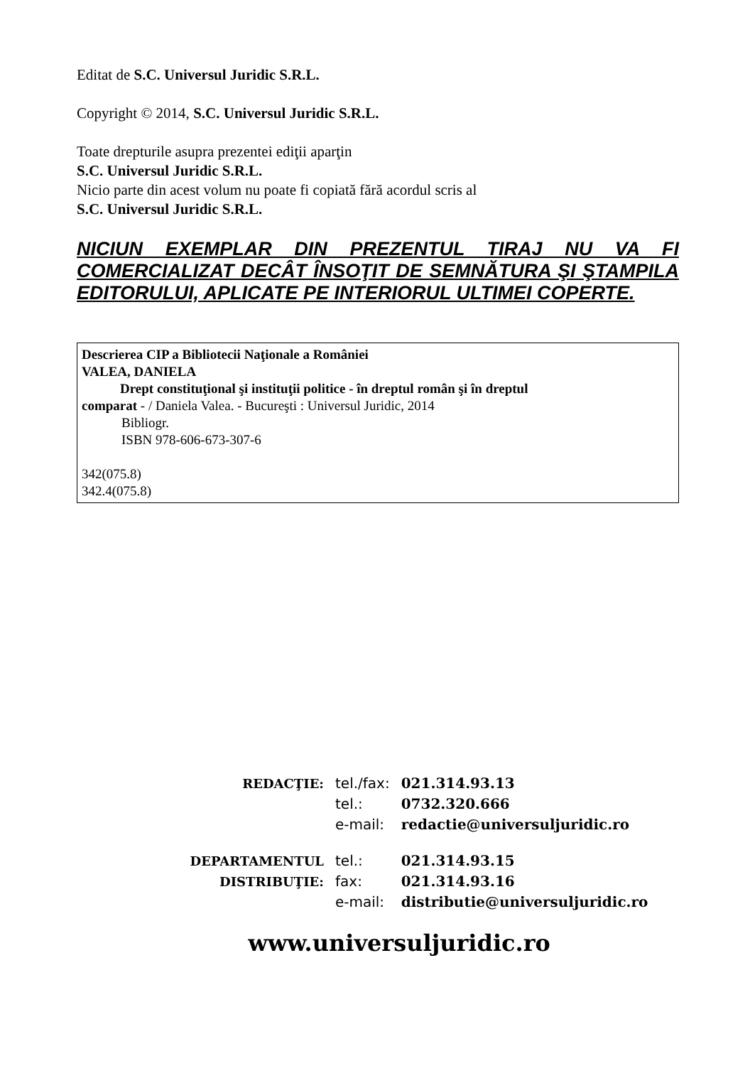Editat de S.C. Universul Juridic S.R.L.
Copyright © 2014, S.C. Universul Juridic S.R.L.
Toate drepturile asupra prezentei ediţii aparţin
S.C. Universul Juridic S.R.L.
Nicio parte din acest volum nu poate fi copiată fără acordul scris al
S.C. Universul Juridic S.R.L.
NICIUN EXEMPLAR DIN PREZENTUL TIRAJ NU VA FI COMERCIALIZAT DECÂT ÎNSOŢIT DE SEMNĂTURA ŞI ŞTAMPILA EDITORULUI, APLICATE PE INTERIORUL ULTIMEI COPERTE.
Descrierea CIP a Bibliotecii Naţionale a României
VALEA, DANIELA
Drept constituţional şi instituţii politice - în dreptul român şi în dreptul
comparat - / Daniela Valea. - Bucureşti : Universul Juridic, 2014
Bibliogr.
ISBN 978-606-673-307-6
342(075.8)
342.4(075.8)
| REDACŢIE: | tel./fax: | 021.314.93.13 |
| | tel.: | 0732.320.666 |
| | e-mail: | redactie@universuljuridic.ro |
| DEPARTAMENTUL | tel.: | 021.314.93.15 |
| DISTRIBUŢIE: | fax: | 021.314.93.16 |
| | e-mail: | distributie@universuljuridic.ro |
www.universuljuridic.ro